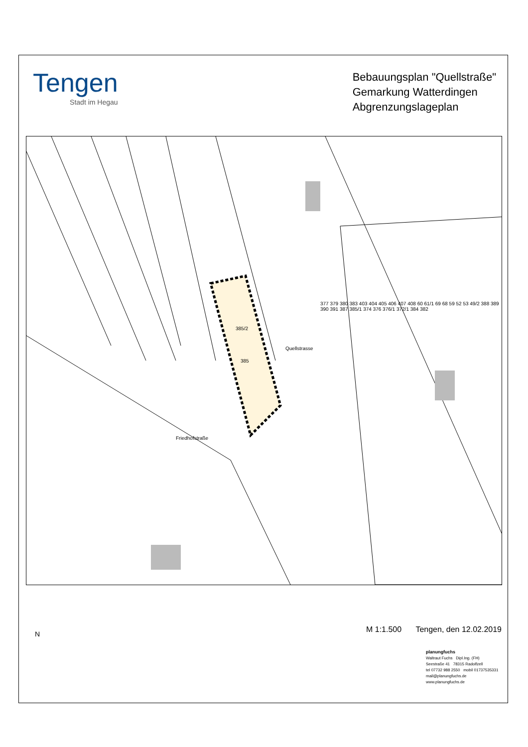Tengen
Stadt im Hegau
Bebauungsplan "Quellstraße"
Gemarkung Watterdingen
Abgrenzungslageplan
385/2
385
Quellstrasse
Friedhofstraße
377 379 380 383 403 404 405 406 407 408 60 61/1 69 68 59 52 53 49/2 388 389 390 391 387 385/1 374 376 376/1 372/1 384 382
N
M 1:1.500 Tengen, den 12.02.2019
planungfuchs
Waltraut Fuchs Dipl.Ing. (FH)
Seestraße 41 78315 Radolfzell
tel 07732 988 2550 mobil 01737535331
mail@planungfuchs.de www.planungfuchs.de